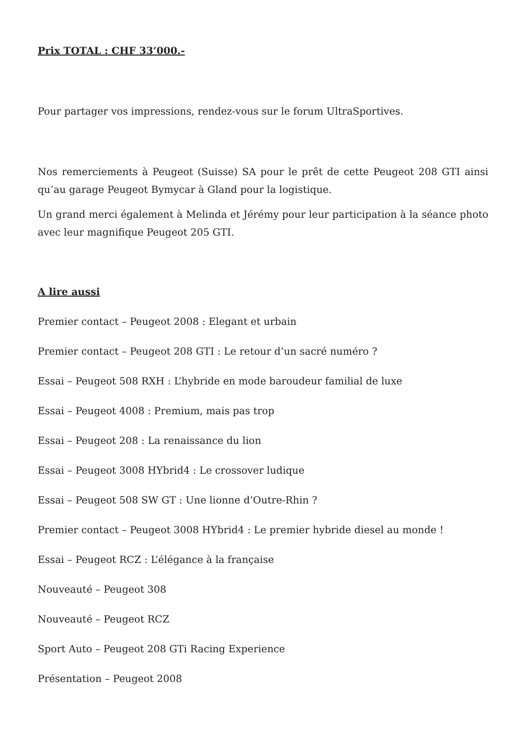Prix TOTAL : CHF 33’000.-
Pour partager vos impressions, rendez-vous sur le forum UltraSportives.
Nos remerciements à Peugeot (Suisse) SA pour le prêt de cette Peugeot 208 GTI ainsi qu’au garage Peugeot Bymycar à Gland pour la logistique.
Un grand merci également à Melinda et Jérémy pour leur participation à la séance photo avec leur magnifique Peugeot 205 GTI.
A lire aussi
Premier contact – Peugeot 2008 : Elegant et urbain
Premier contact – Peugeot 208 GTI : Le retour d’un sacré numéro ?
Essai – Peugeot 508 RXH : L’hybride en mode baroudeur familial de luxe
Essai – Peugeot 4008 : Premium, mais pas trop
Essai – Peugeot 208 : La renaissance du lion
Essai – Peugeot 3008 HYbrid4 : Le crossover ludique
Essai – Peugeot 508 SW GT : Une lionne d’Outre-Rhin ?
Premier contact – Peugeot 3008 HYbrid4 : Le premier hybride diesel au monde !
Essai – Peugeot RCZ : L’élégance à la française
Nouveauté – Peugeot 308
Nouveauté – Peugeot RCZ
Sport Auto – Peugeot 208 GTi Racing Experience
Présentation – Peugeot 2008